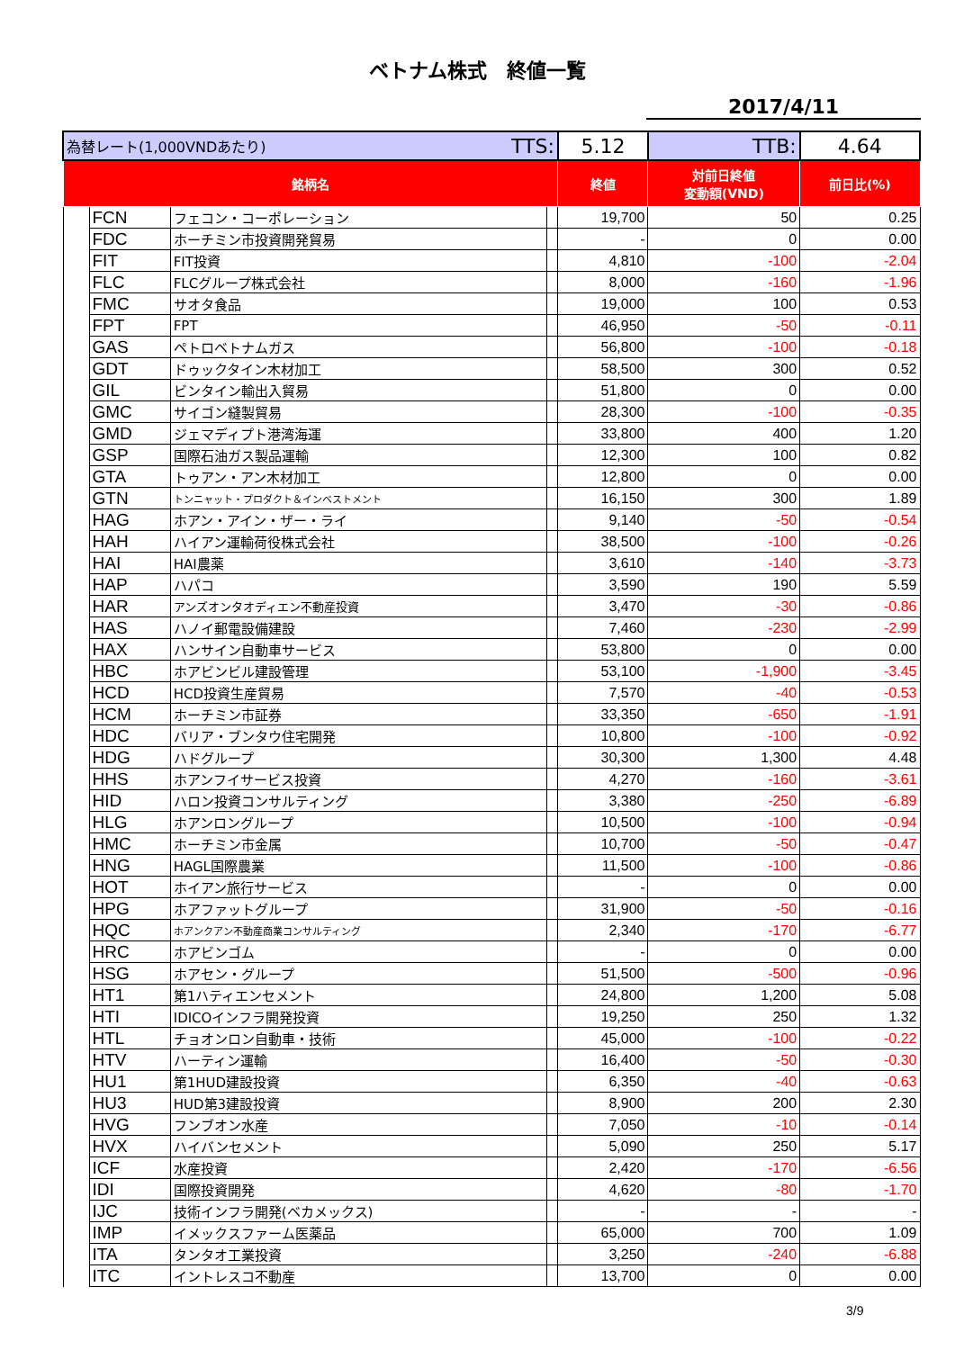ベトナム株式　終値一覧
2017/4/11
| 為替レート(1,000VNDあたり) TTS: | | | | 5.12 | TTB: | 4.64 |
| 銘柄名 | | | | 終値 | 対前日終値 変動額(VND) | 前日比(%) |
| | FCN | フェコン・コーポレーション | | 19,700 | 50 | 0.25 |
| | FDC | ホーチミン市投資開発貿易 | | - | 0 | 0.00 |
| | FIT | FIT投資 | | 4,810 | -100 | -2.04 |
| | FLC | FLCグループ株式会社 | | 8,000 | -160 | -1.96 |
| | FMC | サオタ食品 | | 19,000 | 100 | 0.53 |
| | FPT | FPT | | 46,950 | -50 | -0.11 |
| | GAS | ペトロベトナムガス | | 56,800 | -100 | -0.18 |
| | GDT | ドゥックタイン木材加工 | | 58,500 | 300 | 0.52 |
| | GIL | ビンタイン輸出入貿易 | | 51,800 | 0 | 0.00 |
| | GMC | サイゴン縫製貿易 | | 28,300 | -100 | -0.35 |
| | GMD | ジェマディプト港湾海運 | | 33,800 | 400 | 1.20 |
| | GSP | 国際石油ガス製品運輸 | | 12,300 | 100 | 0.82 |
| | GTA | トゥアン・アン木材加工 | | 12,800 | 0 | 0.00 |
| | GTN | トンニャット・プロダクト＆インベストメント | | 16,150 | 300 | 1.89 |
| | HAG | ホアン・アイン・ザー・ライ | | 9,140 | -50 | -0.54 |
| | HAH | ハイアン運輸荷役株式会社 | | 38,500 | -100 | -0.26 |
| | HAI | HAI農薬 | | 3,610 | -140 | -3.73 |
| | HAP | ハパコ | | 3,590 | 190 | 5.59 |
| | HAR | アンズオンタオディエン不動産投資 | | 3,470 | -30 | -0.86 |
| | HAS | ハノイ郵電設備建設 | | 7,460 | -230 | -2.99 |
| | HAX | ハンサイン自動車サービス | | 53,800 | 0 | 0.00 |
| | HBC | ホアビンビル建設管理 | | 53,100 | -1,900 | -3.45 |
| | HCD | HCD投資生産貿易 | | 7,570 | -40 | -0.53 |
| | HCM | ホーチミン市証券 | | 33,350 | -650 | -1.91 |
| | HDC | バリア・ブンタウ住宅開発 | | 10,800 | -100 | -0.92 |
| | HDG | ハドグループ | | 30,300 | 1,300 | 4.48 |
| | HHS | ホアンフイサービス投資 | | 4,270 | -160 | -3.61 |
| | HID | ハロン投資コンサルティング | | 3,380 | -250 | -6.89 |
| | HLG | ホアンロングループ | | 10,500 | -100 | -0.94 |
| | HMC | ホーチミン市金属 | | 10,700 | -50 | -0.47 |
| | HNG | HAGL国際農業 | | 11,500 | -100 | -0.86 |
| | HOT | ホイアン旅行サービス | | - | 0 | 0.00 |
| | HPG | ホアファットグループ | | 31,900 | -50 | -0.16 |
| | HQC | ホアンクアン不動産商業コンサルティング | | 2,340 | -170 | -6.77 |
| | HRC | ホアビンゴム | | - | 0 | 0.00 |
| | HSG | ホアセン・グループ | | 51,500 | -500 | -0.96 |
| | HT1 | 第1ハティエンセメント | | 24,800 | 1,200 | 5.08 |
| | HTI | IDICOインフラ開発投資 | | 19,250 | 250 | 1.32 |
| | HTL | チョオンロン自動車・技術 | | 45,000 | -100 | -0.22 |
| | HTV | ハーティン運輸 | | 16,400 | -50 | -0.30 |
| | HU1 | 第1HUD建設投資 | | 6,350 | -40 | -0.63 |
| | HU3 | HUD第3建設投資 | | 8,900 | 200 | 2.30 |
| | HVG | フンブオン水産 | | 7,050 | -10 | -0.14 |
| | HVX | ハイバンセメント | | 5,090 | 250 | 5.17 |
| | ICF | 水産投資 | | 2,420 | -170 | -6.56 |
| | IDI | 国際投資開発 | | 4,620 | -80 | -1.70 |
| | IJC | 技術インフラ開発(ベカメックス) | | - | - | - |
| | IMP | イメックスファーム医薬品 | | 65,000 | 700 | 1.09 |
| | ITA | タンタオ工業投資 | | 3,250 | -240 | -6.88 |
| | ITC | イントレスコ不動産 | | 13,700 | 0 | 0.00 |
3/9